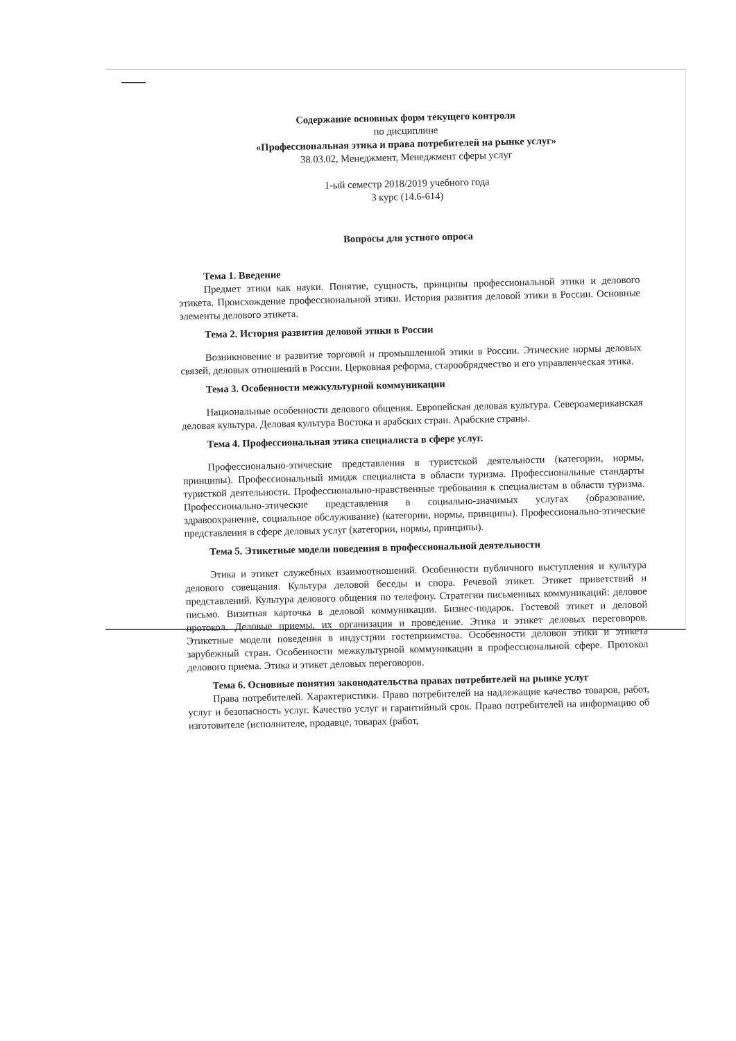Содержание основных форм текущего контроля
по дисциплине
«Профессиональная этика и права потребителей на рынке услуг»
38.03.02, Менеджмент, Менеджмент сферы услуг
1-ый семестр 2018/2019 учебного года
3 курс (14.6-614)
Вопросы для устного опроса
Тема 1. Введение
Предмет этики как науки. Понятие, сущность, принципы профессиональной этики и делового этикета. Происхождение профессиональной этики. История развития деловой этики в России. Основные элементы делового этикета.
Тема 2. История развития деловой этики в России
Возникновение и развитие торговой и промышленной этики в России. Этические нормы деловых связей, деловых отношений в России. Церковная реформа, старообрядчество и его управленческая этика.
Тема 3. Особенности межкультурной коммуникации
Национальные особенности делового общения. Европейская деловая культура. Североамериканская деловая культура. Деловая культура Востока и арабских стран. Арабские страны.
Тема 4. Профессиональная этика специалиста в сфере услуг.
Профессионально-этические представления в туристской деятельности (категории, нормы, принципы). Профессиональный имидж специалиста в области туризма. Профессиональные стандарты туристкой деятельности. Профессионально-нравственные требования к специалистам в области туризма. Профессионально-этические представления в социально-значимых услугах (образование, здравоохранение, социальное обслуживание) (категории, нормы, принципы). Профессионально-этические представления в сфере деловых услуг (категории, нормы, принципы).
Тема 5. Этикетные модели поведения в профессиональной деятельности
Этика и этикет служебных взаимоотношений. Особенности публичного выступления и культура делового совещания. Культура деловой беседы и спора. Речевой этикет. Этикет приветствий и представлений. Культура делового общения по телефону. Стратегии письменных коммуникаций: деловое письмо. Визитная карточка в деловой коммуникации. Бизнес-подарок. Гостевой этикет и деловой протокол. Деловые приемы, их организация и проведение. Этика и этикет деловых переговоров. Этикетные модели поведения в индустрии гостеприимства. Особенности деловой этики и этикета зарубежный стран. Особенности межкультурной коммуникации в профессиональной сфере. Протокол делового приема. Этика и этикет деловых переговоров.
Тема 6. Основные понятия законодательства правах потребителей на рынке услуг
Права потребителей. Характеристики. Право потребителей на надлежащие качество товаров, работ, услуг и безопасность услуг. Качество услуг и гарантийный срок. Право потребителей на информацию об изготовителе (исполнителе, продавце, товарах (работ,